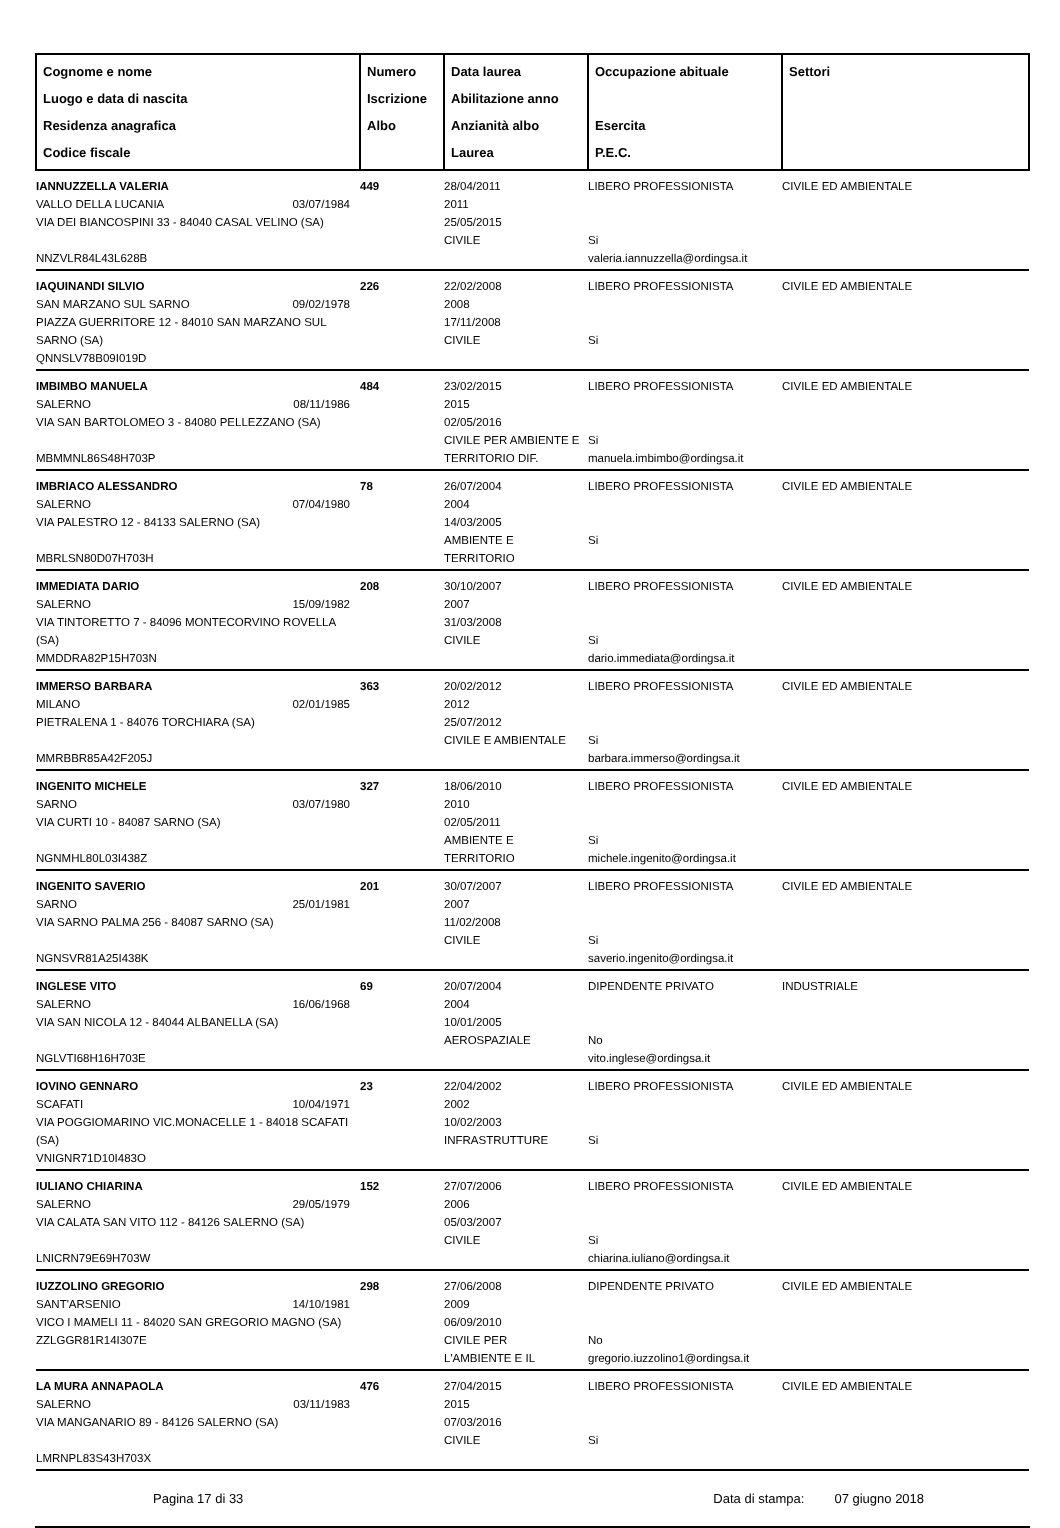| Cognome e nome Luogo e data di nascita Residenza anagrafica Codice fiscale | Numero Iscrizione Albo | Data laurea Abilitazione anno Anzianità albo Laurea | Occupazione abituale Esercita P.E.C. | Settori |
| --- | --- | --- | --- | --- |
| IANNUZZELLA VALERIA VALLO DELLA LUCANIA 03/07/1984 VIA DEI BIANCOSPINI 33 - 84040 CASAL VELINO (SA) NNZVLR84L43L628B | 449 | 28/04/2011 2011 25/05/2015 CIVILE | LIBERO PROFESSIONISTA Si valeria.iannuzzella@ordingsa.it | CIVILE ED AMBIENTALE |
| IAQUINANDI SILVIO SAN MARZANO SUL SARNO 09/02/1978 PIAZZA GUERRITORE 12 - 84010 SAN MARZANO SUL SARNO (SA) QNNSLV78B09I019D | 226 | 22/02/2008 2008 17/11/2008 CIVILE | LIBERO PROFESSIONISTA Si | CIVILE ED AMBIENTALE |
| IMBIMBO MANUELA SALERNO 08/11/1986 VIA SAN BARTOLOMEO 3 - 84080 PELLEZZANO (SA) MBMMNL86S48H703P | 484 | 23/02/2015 2015 02/05/2016 CIVILE PER AMBIENTE E TERRITORIO DIF. | LIBERO PROFESSIONISTA Si manuela.imbimbo@ordingsa.it | CIVILE ED AMBIENTALE |
| IMBRIACO ALESSANDRO SALERNO 07/04/1980 VIA PALESTRO 12 - 84133 SALERNO (SA) MBRLSN80D07H703H | 78 | 26/07/2004 2004 14/03/2005 AMBIENTE E TERRITORIO | LIBERO PROFESSIONISTA Si | CIVILE ED AMBIENTALE |
| IMMEDIATA DARIO SALERNO 15/09/1982 VIA TINTORETTO 7 - 84096 MONTECORVINO ROVELLA (SA) MMDDRA82P15H703N | 208 | 30/10/2007 2007 31/03/2008 CIVILE | LIBERO PROFESSIONISTA Si dario.immediata@ordingsa.it | CIVILE ED AMBIENTALE |
| IMMERSO BARBARA MILANO 02/01/1985 PIETRALENA 1 - 84076 TORCHIARA (SA) MMRBBR85A42F205J | 363 | 20/02/2012 2012 25/07/2012 CIVILE E AMBIENTALE | LIBERO PROFESSIONISTA Si barbara.immerso@ordingsa.it | CIVILE ED AMBIENTALE |
| INGENITO MICHELE SARNO 03/07/1980 VIA CURTI 10 - 84087 SARNO (SA) NGNMHL80L03I438Z | 327 | 18/06/2010 2010 02/05/2011 AMBIENTE E TERRITORIO | LIBERO PROFESSIONISTA Si michele.ingenito@ordingsa.it | CIVILE ED AMBIENTALE |
| INGENITO SAVERIO SARNO 25/01/1981 VIA SARNO PALMA 256 - 84087 SARNO (SA) NGNSVR81A25I438K | 201 | 30/07/2007 2007 11/02/2008 CIVILE | LIBERO PROFESSIONISTA Si saverio.ingenito@ordingsa.it | CIVILE ED AMBIENTALE |
| INGLESE VITO SALERNO 16/06/1968 VIA SAN NICOLA 12 - 84044 ALBANELLA (SA) NGLVTI68H16H703E | 69 | 20/07/2004 2004 10/01/2005 AEROSPAZIALE | DIPENDENTE PRIVATO No vito.inglese@ordingsa.it | INDUSTRIALE |
| IOVINO GENNARO SCAFATI 10/04/1971 VIA POGGIOMARINO VIC.MONACELLE 1 - 84018 SCAFATI (SA) VNIGNR71D10I483O | 23 | 22/04/2002 2002 10/02/2003 INFRASTRUTTURE | LIBERO PROFESSIONISTA Si | CIVILE ED AMBIENTALE |
| IULIANO CHIARINA SALERNO 29/05/1979 VIA CALATA SAN VITO 112 - 84126 SALERNO (SA) LNICRN79E69H703W | 152 | 27/07/2006 2006 05/03/2007 CIVILE | LIBERO PROFESSIONISTA Si chiarina.iuliano@ordingsa.it | CIVILE ED AMBIENTALE |
| IUZZOLINO GREGORIO SANT'ARSENIO 14/10/1981 VICO I MAMELI 11 - 84020 SAN GREGORIO MAGNO (SA) ZZLGGR81R14I307E | 298 | 27/06/2008 2009 06/09/2010 CIVILE PER L'AMBIENTE E IL | DIPENDENTE PRIVATO No gregorio.iuzzolino1@ordingsa.it | CIVILE ED AMBIENTALE |
| LA MURA ANNAPAOLA SALERNO 03/11/1983 VIA MANGANARIO 89 - 84126 SALERNO (SA) LMRNPL83S43H703X | 476 | 27/04/2015 2015 07/03/2016 CIVILE | LIBERO PROFESSIONISTA Si | CIVILE ED AMBIENTALE |
Pagina 17 di 33 Data di stampa: 07 giugno 2018